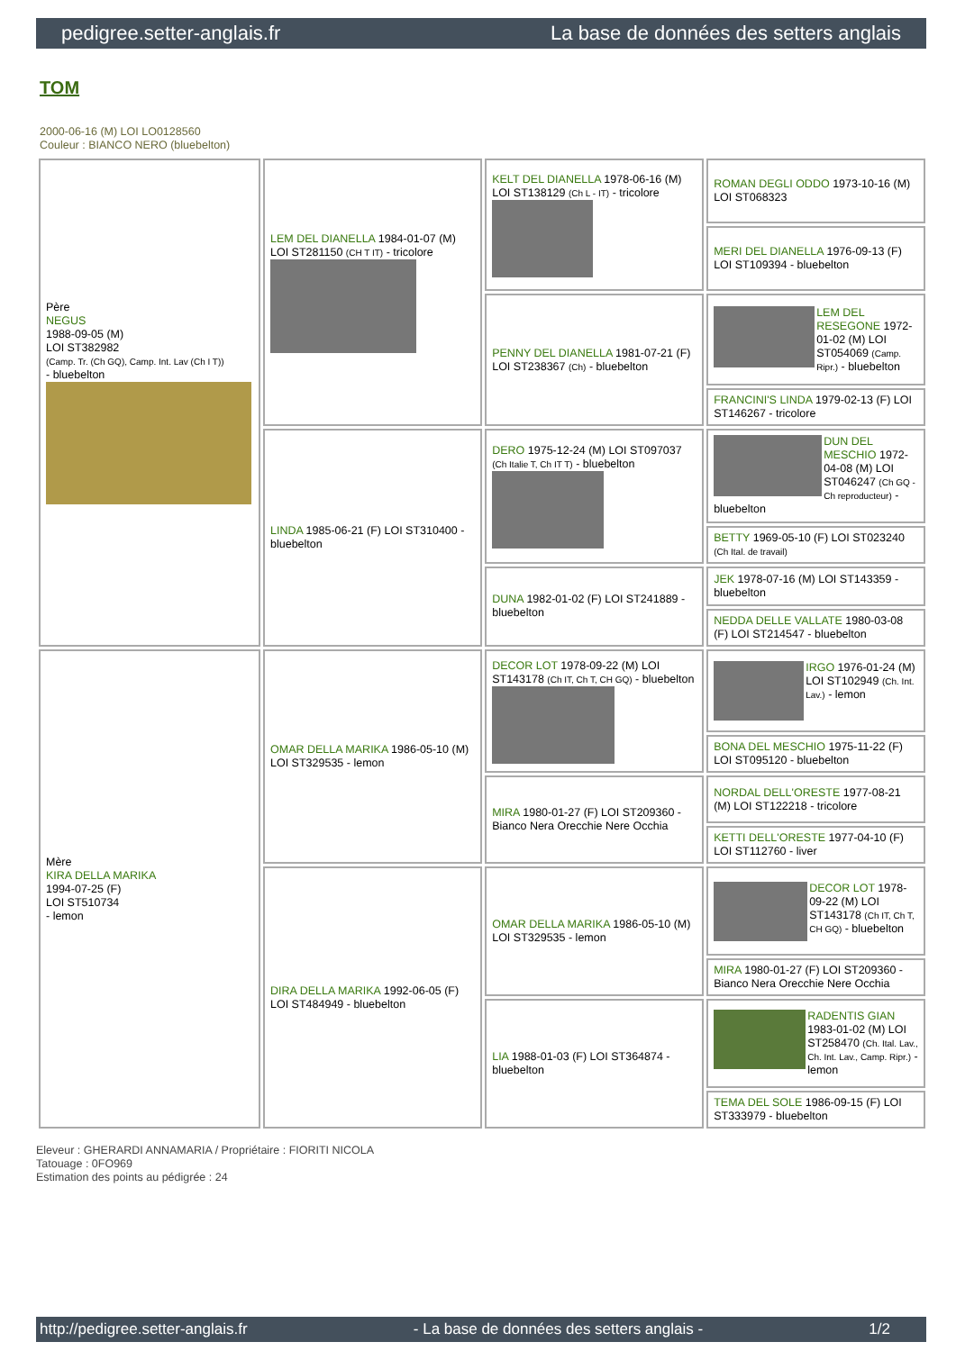pedigree.setter-anglais.fr La base de données des setters anglais
TOM
2000-06-16 (M) LOI LO0128560
Couleur : BIANCO NERO (bluebelton)
| Père NEGUS 1988-09-05 (M) LOI ST382982 (Camp. Tr. (Ch GQ), Camp. Int. Lav (Ch I T)) - bluebelton | LEM DEL DIANELLA 1984-01-07 (M) LOI ST281150 (CH T IT) - tricolore | KELT DEL DIANELLA 1978-06-16 (M) LOI ST138129 (Ch L - IT) - tricolore | ROMAN DEGLI ODDO 1973-10-16 (M) LOI ST068323 |
| | | | MERI DEL DIANELLA 1976-09-13 (F) LOI ST109394 - bluebelton |
| | | PENNY DEL DIANELLA 1981-07-21 (F) LOI ST238367 (Ch) - bluebelton | LEM DEL RESEGONE 1972-01-02 (M) LOI ST054069 (Camp. Ripr.) - bluebelton |
| | | | FRANCINI'S LINDA 1979-02-13 (F) LOI ST146267 - tricolore |
| | LINDA 1985-06-21 (F) LOI ST310400 - bluebelton | DERO 1975-12-24 (M) LOI ST097037 (Ch Italie T, Ch IT T) - bluebelton | DUN DEL MESCHIO 1972-04-08 (M) LOI ST046247 (Ch GQ - Ch reproducteur) - bluebelton |
| | | | BETTY 1969-05-10 (F) LOI ST023240 (Ch Ital. de travail) |
| | | DUNA 1982-01-02 (F) LOI ST241889 - bluebelton | JEK 1978-07-16 (M) LOI ST143359 - bluebelton |
| | | | NEDDA DELLE VALLATE 1980-03-08 (F) LOI ST214547 - bluebelton |
| Mère KIRA DELLA MARIKA 1994-07-25 (F) LOI ST510734 - lemon | OMAR DELLA MARIKA 1986-05-10 (M) LOI ST329535 - lemon | DECOR LOT 1978-09-22 (M) LOI ST143178 (Ch IT, Ch T, CH GQ) - bluebelton | IRGO 1976-01-24 (M) LOI ST102949 (Ch. Int. Lav.) - lemon |
| | | | BONA DEL MESCHIO 1975-11-22 (F) LOI ST095120 - bluebelton |
| | | MIRA 1980-01-27 (F) LOI ST209360 - Bianco Nera Orecchie Nere Occhia | NORDAL DELL'ORESTE 1977-08-21 (M) LOI ST122218 - tricolore |
| | | | KETTI DELL'ORESTE 1977-04-10 (F) LOI ST112760 - liver |
| | DIRA DELLA MARIKA 1992-06-05 (F) LOI ST484949 - bluebelton | OMAR DELLA MARIKA 1986-05-10 (M) LOI ST329535 - lemon | DECOR LOT 1978-09-22 (M) LOI ST143178 (Ch IT, Ch T, CH GQ) - bluebelton |
| | | | MIRA 1980-01-27 (F) LOI ST209360 - Bianco Nera Orecchie Nere Occhia |
| | | LIA 1988-01-03 (F) LOI ST364874 - bluebelton | RADENTIS GIAN 1983-01-02 (M) LOI ST258470 (Ch. Ital. Lav., Ch. Int. Lav., Camp. Ripr.) - lemon |
| | | | TEMA DEL SOLE 1986-09-15 (F) LOI ST333979 - bluebelton |
Eleveur : GHERARDI ANNAMARIA / Propriétaire : FIORITI NICOLA
Tatouage : 0FO969
Estimation des points au pédigrée : 24
http://pedigree.setter-anglais.fr - La base de données des setters anglais - 1/2